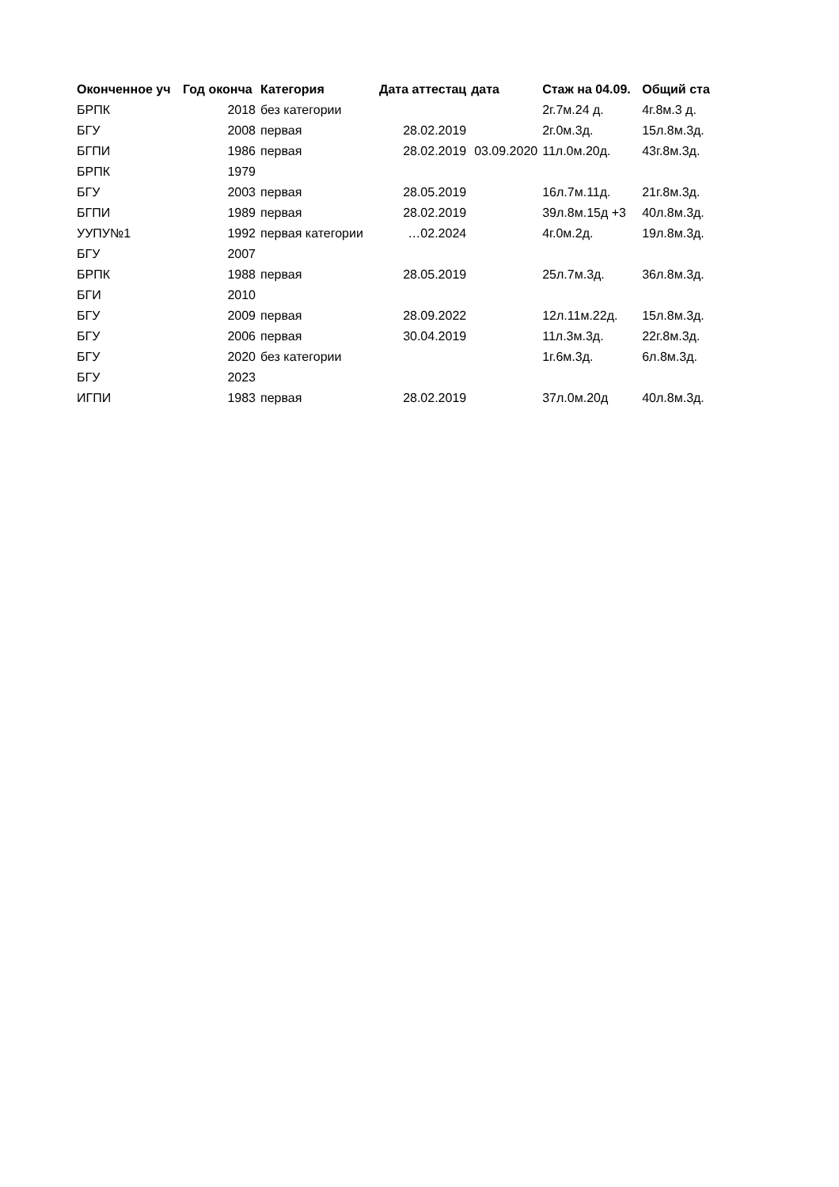| Оконченное уч | Год оконча | Категория | Дата аттестац | дата | Стаж на 04.09. | Общий ста |
| --- | --- | --- | --- | --- | --- | --- |
| БРПК | 2018 | без категории | | | 2г.7м.24 д. | 4г.8м.3 д. |
| БГУ | 2008 | первая | 28.02.2019 | | 2г.0м.3д. | 15л.8м.3д. |
| БГПИ | 1986 | первая | 28.02.2019 | 03.09.2020 | 11л.0м.20д. | 43г.8м.3д. |
| БРПК | 1979 | | | | | |
| БГУ | 2003 | первая | 28.05.2019 | | 16л.7м.11д. | 21г.8м.3д. |
| БГПИ | 1989 | первая | 28.02.2019 | | 39л.8м.15д +3 | 40л.8м.3д. |
| УУПУ№1 | 1992 | первая категории | …02.2024 | | 4г.0м.2д. | 19л.8м.3д. |
| БГУ | 2007 | | | | | |
| БРПК | 1988 | первая | 28.05.2019 | | 25л.7м.3д. | 36л.8м.3д. |
| БГИ | 2010 | | | | | |
| БГУ | 2009 | первая | 28.09.2022 | | 12л.11м.22д. | 15л.8м.3д. |
| БГУ | 2006 | первая | 30.04.2019 | | 11л.3м.3д. | 22г.8м.3д. |
| БГУ | 2020 | без категории | | | 1г.6м.3д. | 6л.8м.3д. |
| БГУ | 2023 | | | | | |
| ИГПИ | 1983 | первая | 28.02.2019 | | 37л.0м.20д | 40л.8м.3д. |